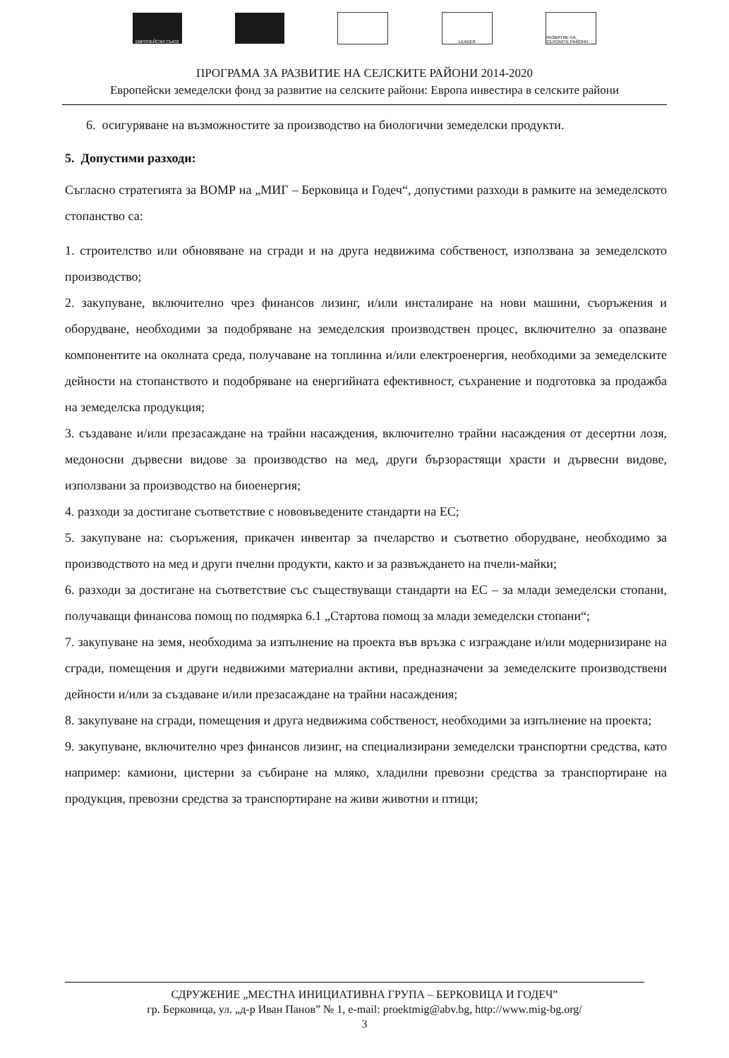ЕВРОПЕЙСКИ СЪЮЗ LEADER
РАЗВИТИЕ НА СЕЛСКИТЕ РАЙОНИ
ПРОГРАМА ЗА РАЗВИТИЕ НА СЕЛСКИТЕ РАЙОНИ 2014-2020
Европейски земеделски фонд за развитие на селските райони: Европа инвестира в селските райони
6. осигуряване на възможностите за производство на биологични земеделски продукти.
5. Допустими разходи:
Съгласно стратегията за ВОМР на „МИГ – Берковица и Годеч“, допустими разходи в рамките на земеделското стопанство са:
1. строителство или обновяване на сгради и на друга недвижима собственост, използвана за земеделското производство;
2. закупуване, включително чрез финансов лизинг, и/или инсталиране на нови машини, съоръжения и оборудване, необходими за подобряване на земеделския производствен процес, включително за опазване компонентите на околната среда, получаване на топлинна и/или електроенергия, необходими за земеделските дейности на стопанството и подобряване на енергийната ефективност, съхранение и подготовка за продажба на земеделска продукция;
3. създаване и/или презасаждане на трайни насаждения, включително трайни насаждения от десертни лозя, медоносни дървесни видове за производство на мед, други бързорастящи храсти и дървесни видове, използвани за производство на биоенергия;
4. разходи за достигане съответствие с нововъведените стандарти на ЕС;
5. закупуване на: съоръжения, прикачен инвентар за пчеларство и съответно оборудване, необходимо за производството на мед и други пчелни продукти, както и за развъждането на пчели-майки;
6. разходи за достигане на съответствие със съществуващи стандарти на ЕС – за млади земеделски стопани, получаващи финансова помощ по подмярка 6.1 „Стартова помощ за млади земеделски стопани“;
7. закупуване на земя, необходима за изпълнение на проекта във връзка с изграждане и/или модернизиране на сгради, помещения и други недвижими материални активи, предназначени за земеделските производствени дейности и/или за създаване и/или презасаждане на трайни насаждения;
8. закупуване на сгради, помещения и друга недвижима собственост, необходими за изпълнение на проекта;
9. закупуване, включително чрез финансов лизинг, на специализирани земеделски транспортни средства, като например: камиони, цистерни за събиране на мляко, хладилни превозни средства за транспортиране на продукция, превозни средства за транспортиране на живи животни и птици;
СДРУЖЕНИЕ „МЕСТНА ИНИЦИАТИВНА ГРУПА – БЕРКОВИЦА И ГОДЕЧ”
гр. Берковица, ул. „д-р Иван Панов” № 1, e-mail: proektmig@abv.bg, http://www.mig-bg.org/
3